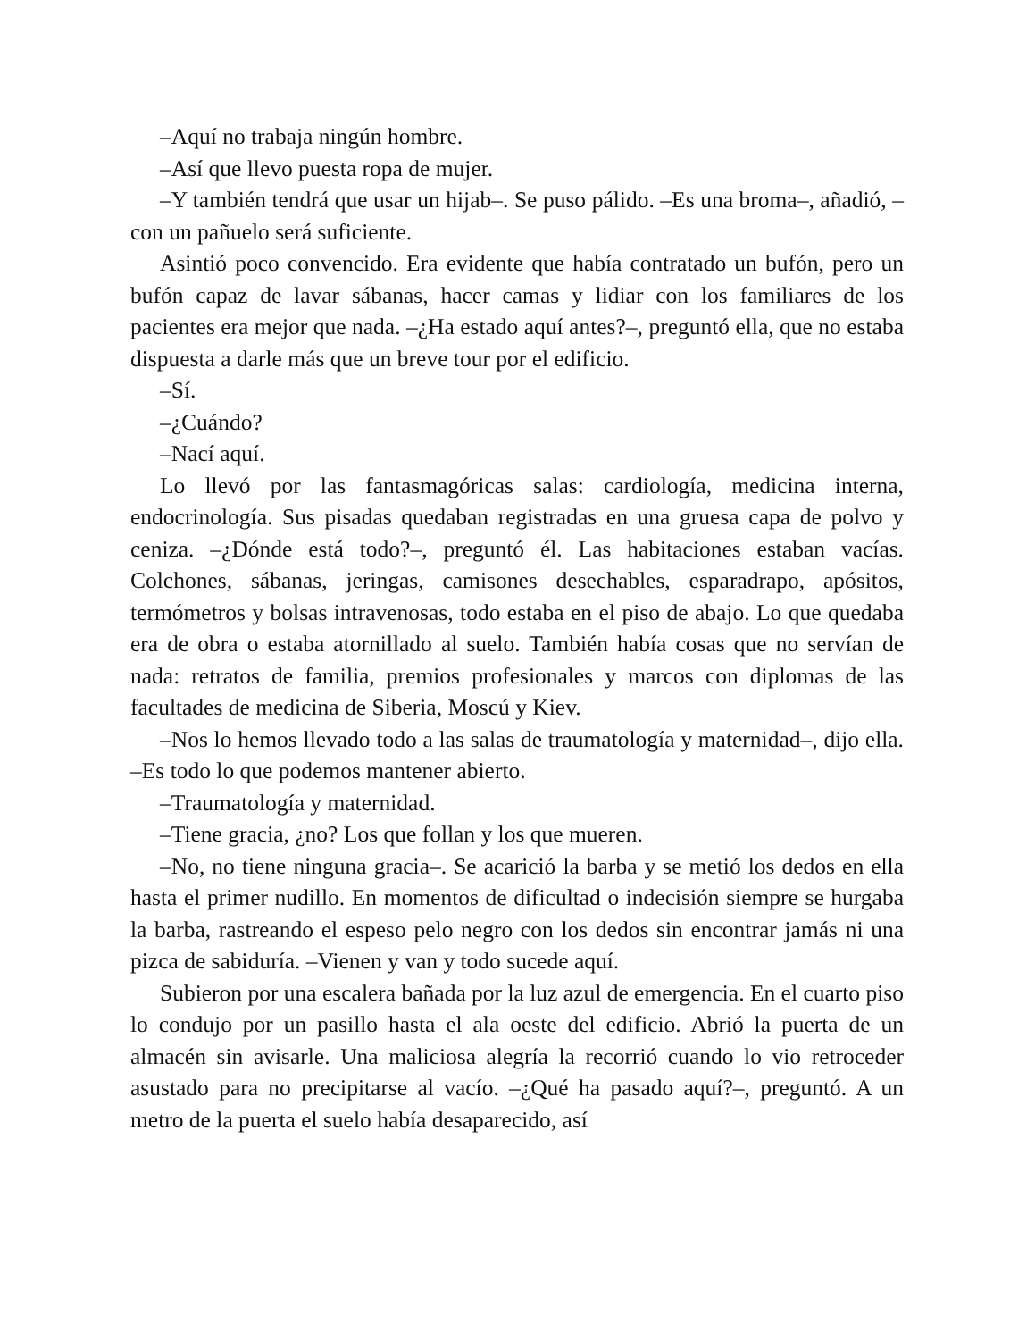–Aquí no trabaja ningún hombre.
–Así que llevo puesta ropa de mujer.
–Y también tendrá que usar un hijab–. Se puso pálido. –Es una broma–, añadió, –con un pañuelo será suficiente.
Asintió poco convencido. Era evidente que había contratado un bufón, pero un bufón capaz de lavar sábanas, hacer camas y lidiar con los familiares de los pacientes era mejor que nada. –¿Ha estado aquí antes?–, preguntó ella, que no estaba dispuesta a darle más que un breve tour por el edificio.
–Sí.
–¿Cuándo?
–Nací aquí.
Lo llevó por las fantasmagóricas salas: cardiología, medicina interna, endocrinología. Sus pisadas quedaban registradas en una gruesa capa de polvo y ceniza. –¿Dónde está todo?–, preguntó él. Las habitaciones estaban vacías. Colchones, sábanas, jeringas, camisones desechables, esparadrapo, apósitos, termómetros y bolsas intravenosas, todo estaba en el piso de abajo. Lo que quedaba era de obra o estaba atornillado al suelo. También había cosas que no servían de nada: retratos de familia, premios profesionales y marcos con diplomas de las facultades de medicina de Siberia, Moscú y Kiev.
–Nos lo hemos llevado todo a las salas de traumatología y maternidad–, dijo ella. –Es todo lo que podemos mantener abierto.
–Traumatología y maternidad.
–Tiene gracia, ¿no? Los que follan y los que mueren.
–No, no tiene ninguna gracia–. Se acarició la barba y se metió los dedos en ella hasta el primer nudillo. En momentos de dificultad o indecisión siempre se hurgaba la barba, rastreando el espeso pelo negro con los dedos sin encontrar jamás ni una pizca de sabiduría. –Vienen y van y todo sucede aquí.
Subieron por una escalera bañada por la luz azul de emergencia. En el cuarto piso lo condujo por un pasillo hasta el ala oeste del edificio. Abrió la puerta de un almacén sin avisarle. Una maliciosa alegría la recorrió cuando lo vio retroceder asustado para no precipitarse al vacío. –¿Qué ha pasado aquí?–, preguntó. A un metro de la puerta el suelo había desaparecido, así